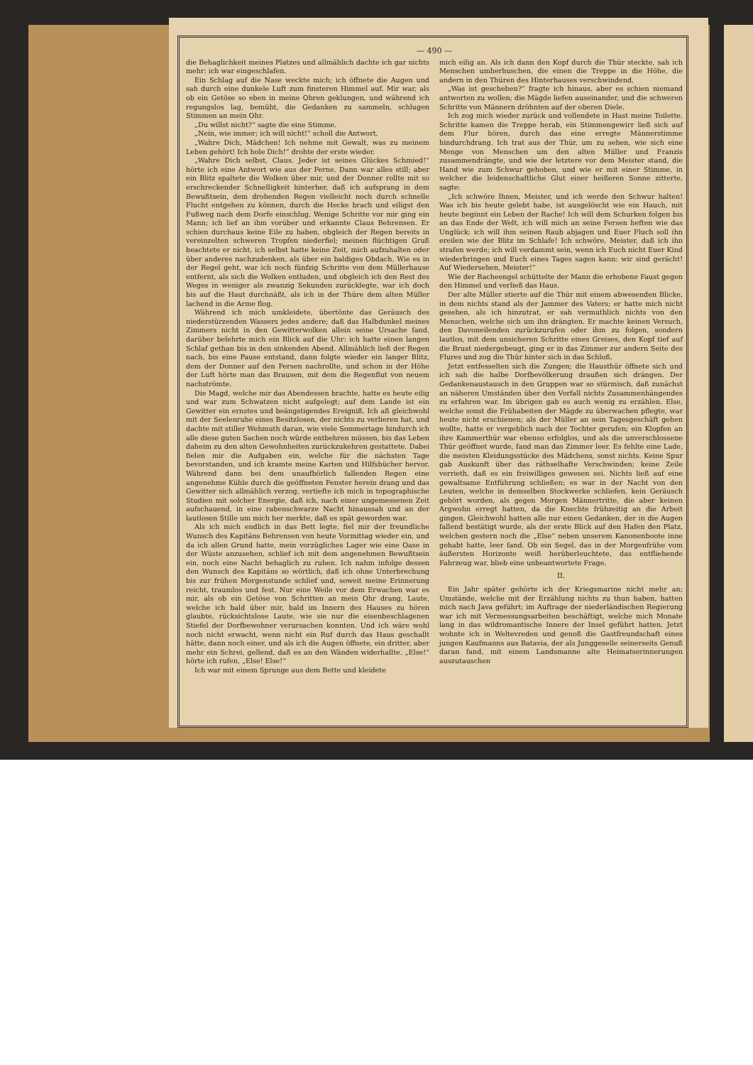— 490 —
die Behaglichkeit meines Platzes und allmählich dachte ich gar nichts mehr: ich war eingeschlafen.
Ein Schlag auf die Nase weckte mich; ich öffnete die Augen und sah durch eine dunkele Luft zum finsteren Himmel auf. Mir war, als ob ein Getöse so eben in meine Ohren geklungen, und während ich regungslos lag, bemüht, die Gedanken zu sammeln, schlugen Stimmen an mein Ohr.
„Du willst nicht?“ sagte die eine Stimme.
„Nein, wie immer; ich will nicht!“ scholl die Antwort.
„Wahre Dich, Mädchen! Ich nehme mit Gewalt, was zu meinem Leben gehört! Ich hole Dich!“ drohte der erste wieder.
„Wahre Dich selbst, Claus. Jeder ist seines Glückes Schmied!“ hörte ich eine Antwort wie aus der Ferne. Dann war alles still; aber ein Blitz spaltete die Wolken über mir, und der Donner rollte mit so erschreckender Schnelligkeit hinterher, daß ich aufsprang in dem Bewußtsein, dem drohenden Regen vielleicht noch durch schnelle Flucht entgehen zu können, durch die Hecke brach und eiligst den Fußweg nach dem Dorfe einschlug. Wenige Schritte vor mir ging ein Mann; ich lief an ihm vorüber und erkannte Claus Behrensen. Er schien durchaus keine Eile zu haben, obgleich der Regen bereits in vereinzelten schweren Tropfen niederfiel; meinen flüchtigen Gruß beachtete er nicht, ich selbst hatte keine Zeit, mich aufzuhalten oder über anderes nachzudenken, als über ein baldiges Obdach. Wie es in der Regel geht, war ich noch fünfzig Schritte von dem Müllerhause entfernt, als sich die Wolken entluden, und obgleich ich den Rest des Weges in weniger als zwanzig Sekunden zurücklegte, war ich doch bis auf die Haut durchnäßt, als ich in der Thüre dem alten Müller lachend in die Arme flog.
Während ich mich umkleidete, übertönte das Geräusch des niederstürzenden Wassers jedes andere; daß das Halbdunkel meines Zimmers nicht in den Gewitterwolken allein seine Ursache fand, darüber belehrte mich ein Blick auf die Uhr: ich hatte einen langen Schlaf gethan bis in den sinkenden Abend. Allmählich ließ der Regen nach, bis eine Pause entstand, dann folgte wieder ein langer Blitz, dem der Donner auf den Fersen nachrollte, und schon in der Höhe der Luft hörte man das Brausen, mit dem die Regenflut von neuem nachströmte.
Die Magd, welche mir das Abendessen brachte, hatte es heute eilig und war zum Schwatzen nicht aufgelegt; auf dem Lande ist ein Gewitter ein ernstes und beängstigendes Ereigniß. Ich aß gleichwohl mit der Seelenruhe eines Besitzlosen, der nichts zu verlieren hat, und dachte mit stiller Wehmuth daran, wie viele Sommertage hindurch ich alle diese guten Sachen noch würde entbehren müssen, bis das Leben daheim zu den alten Gewohnheiten zurückzukehren gestattete. Dabei fielen mir die Aufgaben ein, welche für die nächsten Tage bevorstanden, und ich kramte meine Karten und Hilfsbücher hervor. Während dann bei dem unaufhörlich fallenden Regen eine angenehme Kühle durch die geöffneten Fenster herein drang und das Gewitter sich allmählich verzog, vertiefte ich mich in topographische Studien mit solcher Energie, daß ich, nach einer ungemessenen Zeit aufschauend, in eine rabenschwarze Nacht hinaussah und an der lautlosen Stille um mich her merkte, daß es spät geworden war.
Als ich mich endlich in das Bett legte, fiel mir der freundliche Wunsch des Kapitäns Behrensen von heute Vormittag wieder ein, und da ich allen Grund hatte, mein vorzügliches Lager wie eine Oase in der Wüste anzusehen, schlief ich mit dem angenehmen Bewußtsein ein, noch eine Nacht behaglich zu ruhen. Ich nahm infolge dessen den Wunsch des Kapitäns so wörtlich, daß ich ohne Unterbrechung bis zur frühen Morgenstunde schlief und, soweit meine Erinnerung reicht, traumlos und fest. Nur eine Weile vor dem Erwachen war es mir, als ob ein Getöse von Schritten an mein Ohr drang, Laute, welche ich bald über mir, bald im Innern des Hauses zu hören glaubte, rücksichtslose Laute, wie sie nur die eisenbeschlagenen Stiefel der Dorfbewohner verursachen konnten. Und ich wäre wohl noch nicht erwacht, wenn nicht ein Ruf durch das Haus geschallt hätte, dann noch einer, und als ich die Augen öffnete, ein dritter, aber mehr ein Schrei, gellend, daß es an den Wänden widerhallte. „Else!“ hörte ich rufen, „Else! Else!“
Ich war mit einem Sprunge aus dem Bette und kleidete
mich eilig an. Als ich dann den Kopf durch die Thür steckte, sah ich Menschen umherhuschen, die einen die Treppe in die Höhe, die andern in den Thüren des Hinterhauses verschwindend.
„Was ist geschehen?“ fragte ich hinaus, aber es schien niemand antworten zu wollen; die Mägde liefen auseinander, und die schweren Schritte von Männern dröhnten auf der oberen Diele.
Ich zog mich wieder zurück und vollendete in Hast meine Toilette. Schritte kamen die Treppe herab, ein Stimmengewirr ließ sich auf dem Flur hören, durch das eine erregte Männerstimme hindurchdrang. Ich trat aus der Thür, um zu sehen, wie sich eine Menge von Menschen um den alten Müller und Franzis zusammendrängte, und wie der letztere vor dem Meister stand, die Hand wie zum Schwur gehoben, und wie er mit einer Stimme, in welcher die leidenschaftliche Glut einer heißeren Sonne zitterte, sagte:
„Ich schwöre Ihnen, Meister, und ich werde den Schwur halten! Was ich bis heute gelebt habe, ist ausgelöscht wie ein Hauch, mit heute beginnt ein Leben der Rache! Ich will dem Schurken folgen bis an das Ende der Welt, ich will mich an seine Fersen heften wie das Unglück; ich will ihm seinen Raub abjagen und Euer Fluch soll ihn ereilen wie der Blitz im Schlafe! Ich schwöre, Meister, daß ich ihn strafen werde; ich will verdammt sein, wenn ich Euch nicht Euer Kind wiederbringen und Euch eines Tages sagen kann: wir sind gerächt! Auf Wiedersehen, Meister!“
Wie der Racheengel schüttelte der Mann die erhobene Faust gegen den Himmel und verließ das Haus.
Der alte Müller stierte auf die Thür mit einem abwesenden Blicke, in dem nichts stand als der Jammer des Vaters; er hatte mich nicht gesehen, als ich hinzutrat, er sah vermuthlich nichts von den Menschen, welche sich um ihn drängten. Er machte keinen Versuch, den Davoneilenden zurückzurufen oder ihm zu folgen, sondern lautlos, mit dem unsicheren Schritte eines Greises, den Kopf tief auf die Brust niedergebeugt, ging er in das Zimmer zur andern Seite des Flures und zog die Thür hinter sich in das Schloß.
Jetzt entfesselten sich die Zungen; die Hausthür öffnete sich und ich sah die halbe Dorfbevölkerung draußen sich drängen. Der Gedankenaustausch in den Gruppen war so stürmisch, daß zunächst an näheren Umständen über den Vorfall nichts Zusammenhängendes zu erfahren war. Im übrigen gab es auch wenig zu erzählen. Else, welche sonst die Frühabeiten der Mägde zu überwachen pflegte, war heute nicht erschienen; als der Müller an sein Tagesgeschäft gehen wollte, hatte er vergeblich nach der Tochter gerufen; ein Klopfen an ihre Kammerthür war ebenso erfolglos, und als die unverschlossene Thür geöffnet wurde, fand man das Zimmer leer. Es fehlte eine Lade, die meisten Kleidungsstücke des Mädchens, sonst nichts. Keine Spur gab Auskunft über das räthselhafte Verschwinden; keine Zeile verrieth, daß es ein freiwilliges gewesen sei. Nichts ließ auf eine gewaltsame Entführung schließen; es war in der Nacht von den Leuten, welche in demselben Stockwerke schliefen, kein Geräusch gehört worden, als gegen Morgen Männertritte, die aber keinen Argwohn erregt hatten, da die Knechte frühzeitig an die Arbeit gingen. Gleichwohl hatten alle nur einen Gedanken, der in die Augen fallend bestätigt wurde, als der erste Blick auf den Hafen den Platz, welchen gestern noch die „Else“ neben unserem Kanonenboote inne gehabt hatte, leer fand. Ob ein Segel, das in der Morgenfrühe vom äußersten Horizonte weiß herüberleuchtete, das entfliehende Fahrzeug war, blieb eine unbeantwortete Frage.
II.
Ein Jahr später gehörte ich der Kriegsmarine nicht mehr an; Umstände, welche mit der Erzählung nichts zu thun haben, hatten mich nach Java geführt; im Auftrage der niederländischen Regierung war ich mit Vermessungsarbeiten beschäftigt, welche mich Monate lang in das wildromantische Innere der Insel geführt hatten. Jetzt wohnte ich in Weltevreden und genoß die Gastfreundschaft eines jungen Kaufmanns aus Batavia, der als Junggeselle seinerseits Genuß daran fand, mit einem Landsmanne alte Heimatserinnerungen auszutauschen